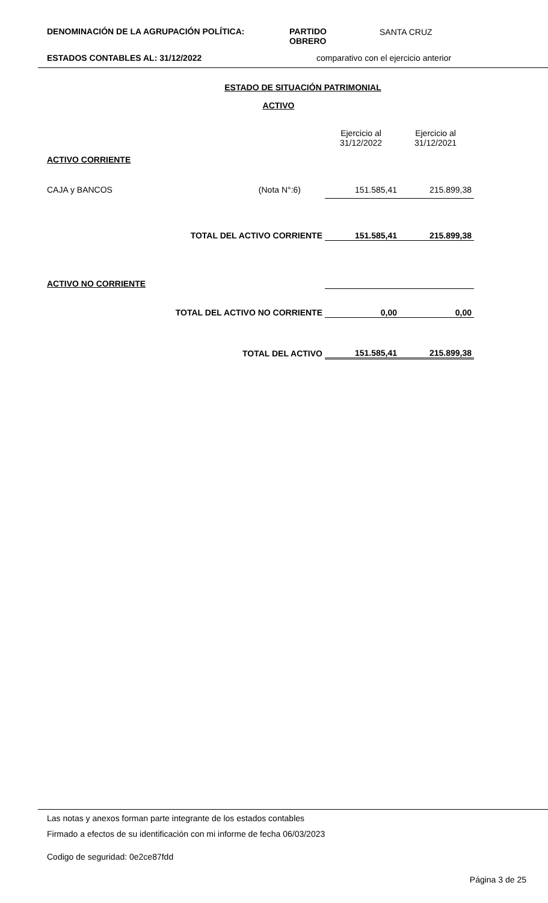DENOMINACIÓN DE LA AGRUPACIÓN POLÍTICA:
PARTIDO
OBRERO
SANTA CRUZ
ESTADOS CONTABLES AL: 31/12/2022
comparativo con el ejercicio anterior
ESTADO DE SITUACIÓN PATRIMONIAL
ACTIVO
| | | Ejercicio al 31/12/2022 | Ejercicio al 31/12/2021 |
| ACTIVO CORRIENTE | | | |
| CAJA y BANCOS | (Nota N°:6) | 151.585,41 | 215.899,38 |
| TOTAL DEL ACTIVO CORRIENTE | | 151.585,41 | 215.899,38 |
| ACTIVO NO CORRIENTE | | | |
| TOTAL DEL ACTIVO NO CORRIENTE | | 0,00 | 0,00 |
| TOTAL DEL ACTIVO | | 151.585,41 | 215.899,38 |
Las notas y anexos forman parte integrante de los estados contables
Firmado a efectos de su identificación con mi informe de fecha 06/03/2023
Codigo de seguridad: 0e2ce87fdd
Página 3 de 25